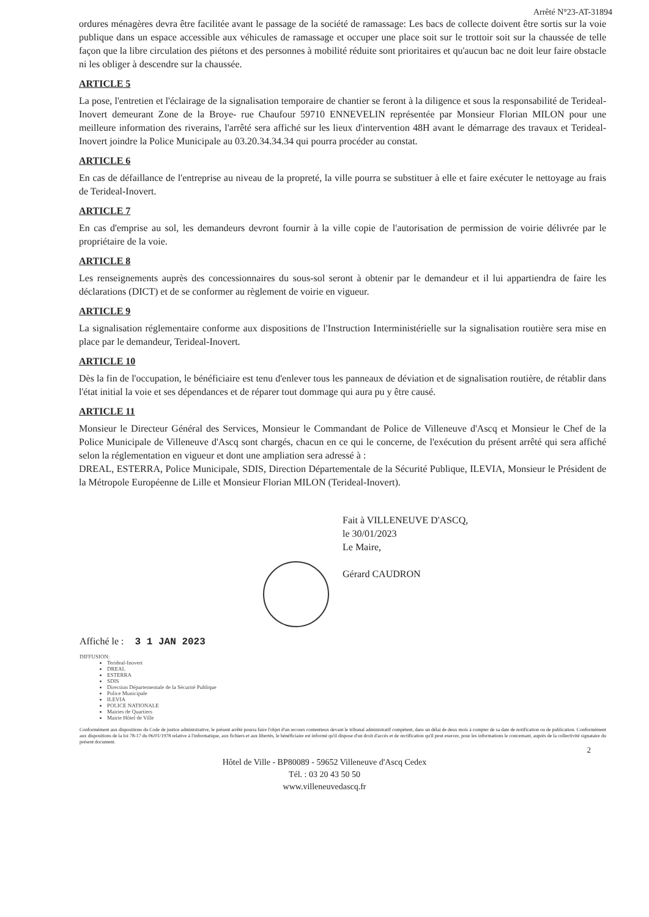Arrêté N°23-AT-31894
ordures ménagères devra être facilitée avant le passage de la société de ramassage: Les bacs de collecte doivent être sortis sur la voie publique dans un espace accessible aux véhicules de ramassage et occuper une place soit sur le trottoir soit sur la chaussée de telle façon que la libre circulation des piétons et des personnes à mobilité réduite sont prioritaires et qu'aucun bac ne doit leur faire obstacle ni les obliger à descendre sur la chaussée.
ARTICLE 5
La pose, l'entretien et l'éclairage de la signalisation temporaire de chantier se feront à la diligence et sous la responsabilité de Terideal-Inovert demeurant Zone de la Broye- rue Chaufour 59710 ENNEVELIN représentée par Monsieur Florian MILON pour une meilleure information des riverains, l'arrêté sera affiché sur les lieux d'intervention 48H avant le démarrage des travaux et Terideal-Inovert joindre la Police Municipale au 03.20.34.34.34 qui pourra procéder au constat.
ARTICLE 6
En cas de défaillance de l'entreprise au niveau de la propreté, la ville pourra se substituer à elle et faire exécuter le nettoyage au frais de Terideal-Inovert.
ARTICLE 7
En cas d'emprise au sol, les demandeurs devront fournir à la ville copie de l'autorisation de permission de voirie délivrée par le propriétaire de la voie.
ARTICLE 8
Les renseignements auprès des concessionnaires du sous-sol seront à obtenir par le demandeur et il lui appartiendra de faire les déclarations (DICT) et de se conformer au règlement de voirie en vigueur.
ARTICLE 9
La signalisation réglementaire conforme aux dispositions de l'Instruction Interministérielle sur la signalisation routière sera mise en place par le demandeur, Terideal-Inovert.
ARTICLE 10
Dès la fin de l'occupation, le bénéficiaire est tenu d'enlever tous les panneaux de déviation et de signalisation routière, de rétablir dans l'état initial la voie et ses dépendances et de réparer tout dommage qui aura pu y être causé.
ARTICLE 11
Monsieur le Directeur Général des Services, Monsieur le Commandant de Police de Villeneuve d'Ascq et Monsieur le Chef de la Police Municipale de Villeneuve d'Ascq sont chargés, chacun en ce qui le concerne, de l'exécution du présent arrêté qui sera affiché selon la réglementation en vigueur et dont une ampliation sera adressé à :
DREAL, ESTERRA, Police Municipale, SDIS, Direction Départementale de la Sécurité Publique, ILEVIA, Monsieur le Président de la Métropole Européenne de Lille et Monsieur Florian MILON (Terideal-Inovert).
Fait à VILLENEUVE D'ASCQ,
le 30/01/2023
Le Maire,
Gérard CAUDRON
Affiché le : 3 1 JAN 2023
DIFFUSION:
Terideal-Inovert
DREAL
ESTERRA
SDIS
Direction Départementale de la Sécurité Publique
Police Municipale
ILEVIA
POLICE NATIONALE
Mairies de Quartiers
Mairie Hôtel de Ville
Conformément aux dispositions du Code de justice administrative, le présent arrêté pourra faire l'objet d'un recours contentieux devant le tribunal administratif compétent, dans un délai de deux mois à compter de sa date de notification ou de publication. Conformément aux dispositions de la loi 78-17 du 06/01/1978 relative à l'informatique, aux fichiers et aux libertés, le bénéficiaire est informé qu'il dispose d'un droit d'accès et de rectification qu'il peut exercer, pour les informations le concernant, auprès de la collectivité signataire du présent document.
2
Hôtel de Ville - BP80089 - 59652 Villeneuve d'Ascq Cedex
Tél. : 03 20 43 50 50
www.villeneuvedascq.fr